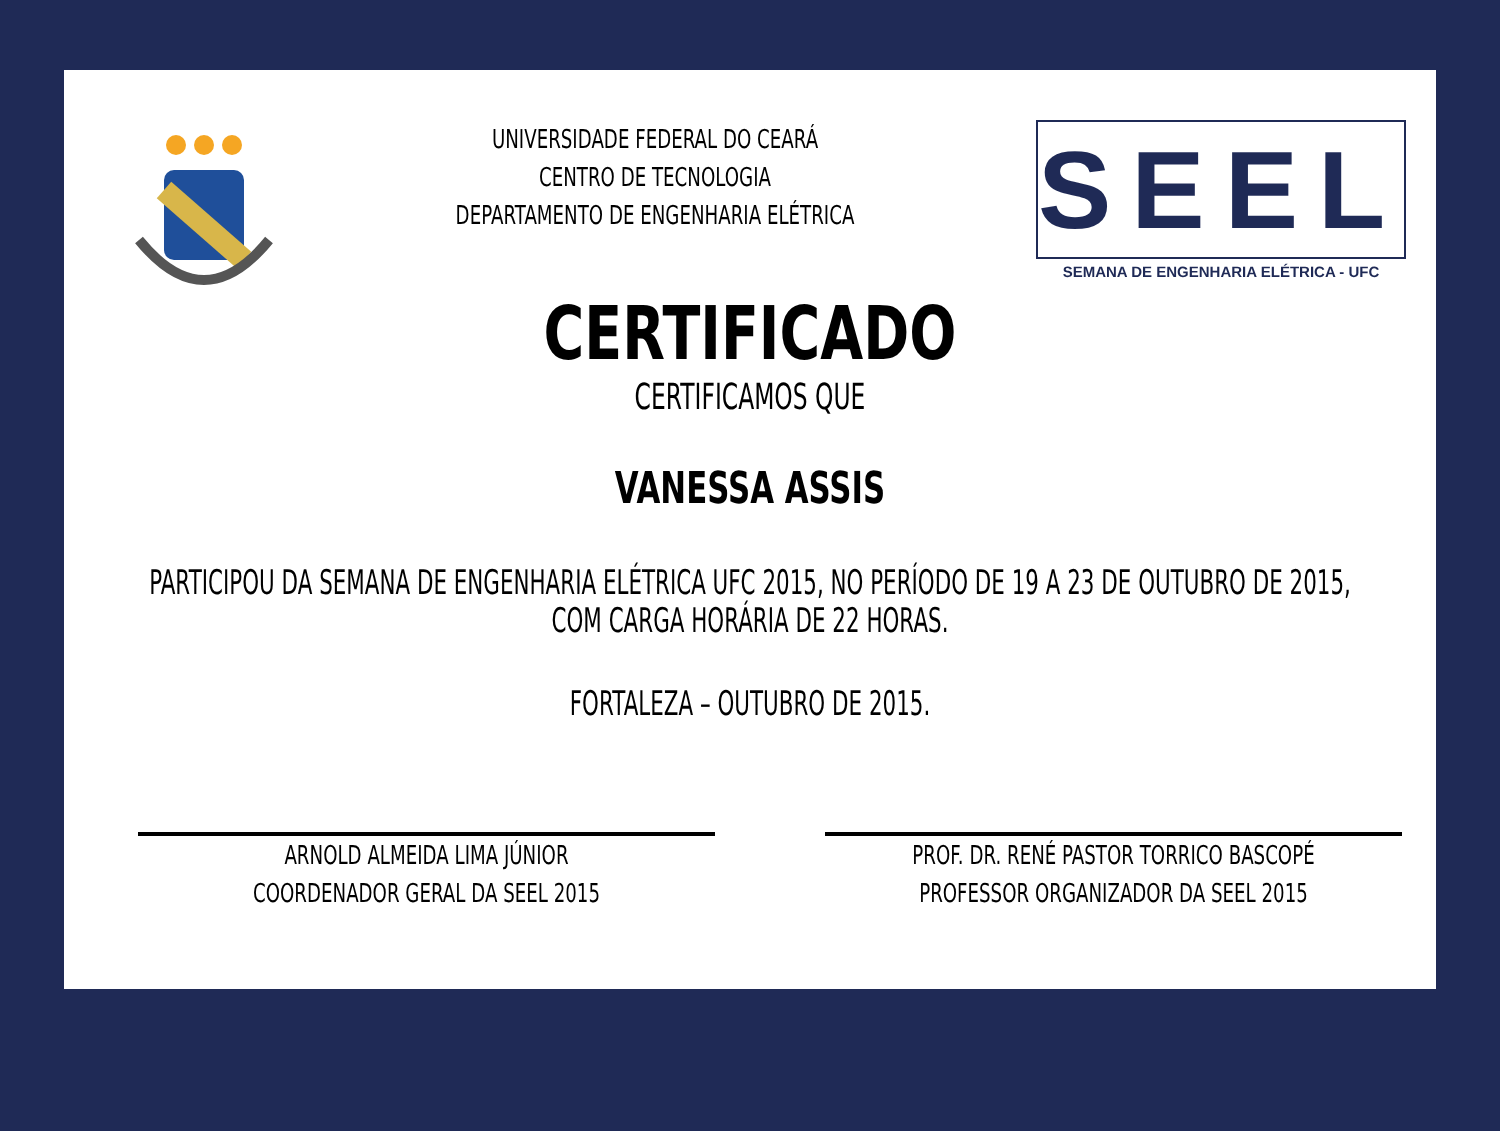UNIVERSIDADE FEDERAL DO CEARÁ
CENTRO DE TECNOLOGIA
DEPARTAMENTO DE ENGENHARIA ELÉTRICA
SEEL
SEMANA DE ENGENHARIA ELÉTRICA - UFC
CERTIFICADO
CERTIFICAMOS QUE
VANESSA ASSIS
PARTICIPOU DA SEMANA DE ENGENHARIA ELÉTRICA UFC 2015, NO PERÍODO DE 19 A 23 DE OUTUBRO DE 2015,
COM CARGA HORÁRIA DE 22 HORAS.
FORTALEZA – OUTUBRO DE 2015.
ARNOLD ALMEIDA LIMA JÚNIOR
COORDENADOR GERAL DA SEEL 2015
PROF. DR. RENÉ PASTOR TORRICO BASCOPÉ
PROFESSOR ORGANIZADOR DA SEEL 2015